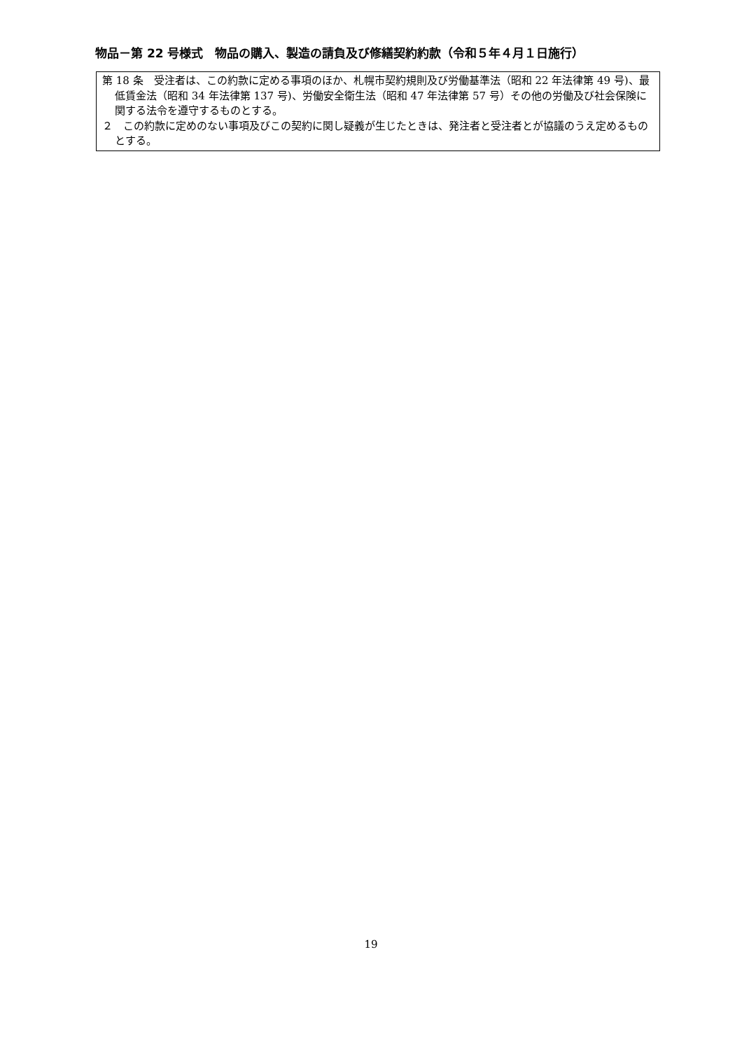物品－第 22 号様式　物品の購入、製造の請負及び修繕契約約款（令和５年４月１日施行）
第 18 条　受注者は、この約款に定める事項のほか、札幌市契約規則及び労働基準法（昭和 22 年法律第 49 号)、最低賃金法（昭和 34 年法律第 137 号)、労働安全衛生法（昭和 47 年法律第 57 号）その他の労働及び社会保険に関する法令を遵守するものとする。
２　この約款に定めのない事項及びこの契約に関し疑義が生じたときは、発注者と受注者とが協議のうえ定めるものとする。
19